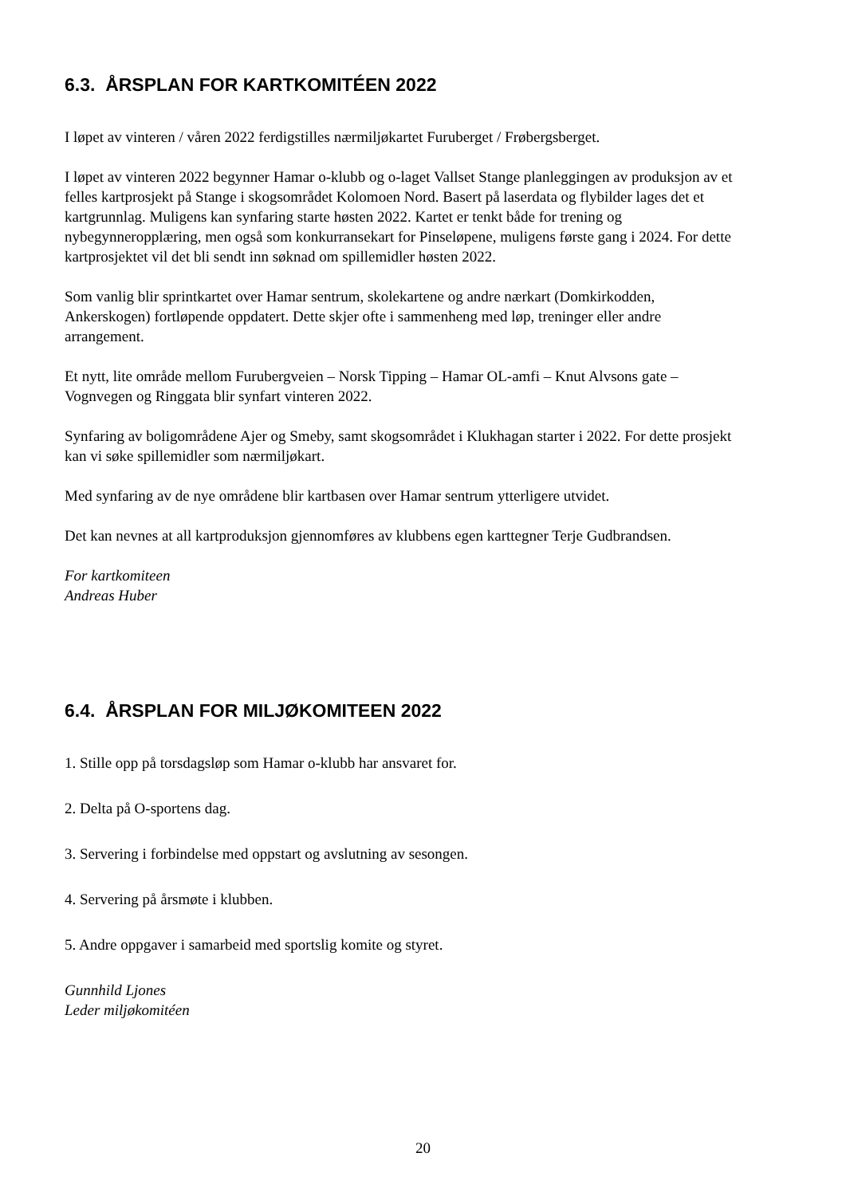6.3. ÅRSPLAN FOR KARTKOMITÉEN 2022
I løpet av vinteren / våren 2022 ferdigstilles nærmiljøkartet Furuberget / Frøbergsberget.
I løpet av vinteren 2022 begynner Hamar o-klubb og o-laget Vallset Stange planleggingen av produksjon av et felles kartprosjekt på Stange i skogsområdet Kolomoen Nord. Basert på laserdata og flybilder lages det et kartgrunnlag. Muligens kan synfaring starte høsten 2022. Kartet er tenkt både for trening og nybegynneropplæring, men også som konkurransekart for Pinseløpene, muligens første gang i 2024. For dette kartprosjektet vil det bli sendt inn søknad om spillemidler høsten 2022.
Som vanlig blir sprintkartet over Hamar sentrum, skolekartene og andre nærkart (Domkirkodden, Ankerskogen) fortløpende oppdatert. Dette skjer ofte i sammenheng med løp, treninger eller andre arrangement.
Et nytt, lite område mellom Furubergveien – Norsk Tipping – Hamar OL-amfi – Knut Alvsons gate – Vognvegen og Ringgata blir synfart vinteren 2022.
Synfaring av boligområdene Ajer og Smeby, samt skogsområdet i Klukhagan starter i 2022. For dette prosjekt kan vi søke spillemidler som nærmiljøkart.
Med synfaring av de nye områdene blir kartbasen over Hamar sentrum ytterligere utvidet.
Det kan nevnes at all kartproduksjon gjennomføres av klubbens egen karttegner Terje Gudbrandsen.
For kartkomiteen
Andreas Huber
6.4. ÅRSPLAN FOR MILJØKOMITEEN 2022
1. Stille opp på torsdagsløp som Hamar o-klubb har ansvaret for.
2. Delta på O-sportens dag.
3. Servering i forbindelse med oppstart og avslutning av sesongen.
4. Servering på årsmøte i klubben.
5. Andre oppgaver i samarbeid med sportslig komite og styret.
Gunnhild Ljones
Leder miljøkomitéen
20